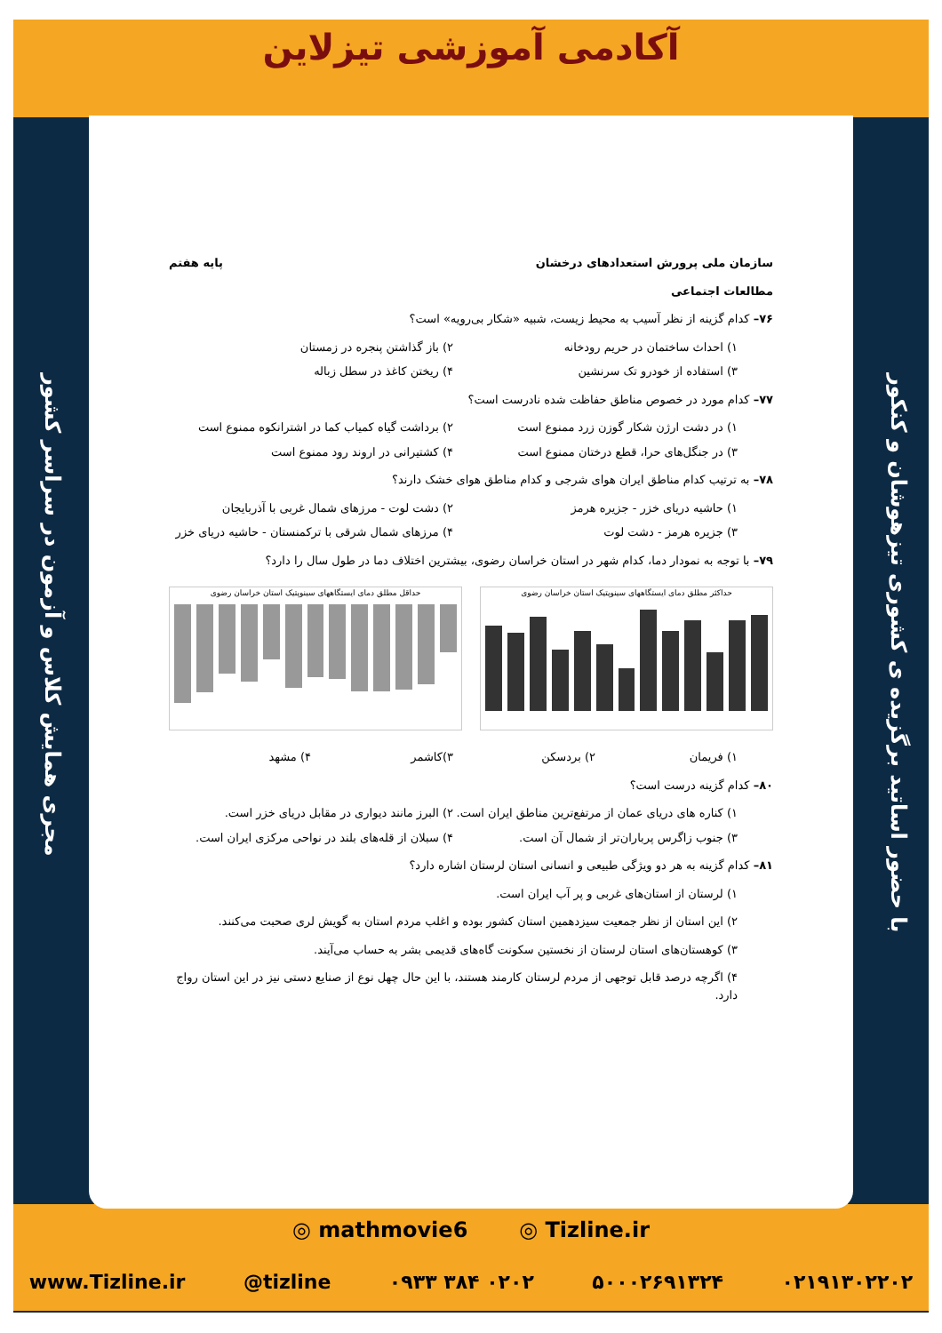با حضور اساتید برگزیده ی کشوری تیزهوشان و کنکور
مجری همایش کلاس و آزمون در سراسر کشور
آکادمی آموزشی تیزلاین
سازمان ملی پرورش استعدادهای درخشان پایه هفتم
مطالعات اجتماعی
۷۶– کدام گزینه از نظر آسیب به محیط زیست، شبیه «شکار بی‌رویه» است؟
۱) احداث ساختمان در حریم رودخانه ۲) باز گذاشتن پنجره در زمستان ۳) استفاده از خودرو تک سرنشین ۴) ریختن کاغذ در سطل زباله
۷۷– کدام مورد در خصوص مناطق حفاظت شده نادرست است؟
۱) در دشت ارژن شکار گوزن زرد ممنوع است ۲) برداشت گیاه کمیاب کما در اشترانکوه ممنوع است ۳) در جنگل‌های حرا، قطع درختان ممنوع است ۴) کشتیرانی در اروند رود ممنوع است
۷۸– به ترتیب کدام مناطق ایران هوای شرجی و کدام مناطق هوای خشک دارند؟
۱) حاشیه دریای خزر - جزیره هرمز ۲) دشت لوت - مرزهای شمال غربی با آذربایجان ۳) جزیره هرمز - دشت لوت ۴) مرزهای شمال شرقی با ترکمنستان - حاشیه دریای خزر
۷۹– با توجه به نمودار دما، کدام شهر در استان خراسان رضوی، بیشترین اختلاف دما در طول سال را دارد؟
حداکثر مطلق دمای ایستگاههای سینوپتیک استان خراسان رضوی
حداقل مطلق دمای ایستگاههای سینوپتیک استان خراسان رضوی
۱) فریمان ۲) بردسکن ۳)کاشمر ۴) مشهد
۸۰– کدام گزینه درست است؟
۱) کناره های دریای عمان از مرتفع‌ترین مناطق ایران است. ۲) البرز مانند دیواری در مقابل دریای خزر است. ۳) جنوب زاگرس پرباران‌تر از شمال آن است. ۴) سبلان از قله‌های بلند در نواحی مرکزی ایران است.
۸۱– کدام گزینه به هر دو ویژگی طبیعی و انسانی استان لرستان اشاره دارد؟
۱) لرستان از استان‌های غربی و پر آب ایران است.
۲) این استان از نظر جمعیت سیزدهمین استان کشور بوده و اغلب مردم استان به گویش لری صحبت می‌کنند.
۳) کوهستان‌های استان لرستان از نخستین سکونت گاه‌های قدیمی بشر به حساب می‌آیند.
۴) اگرچه درصد قابل توجهی از مردم لرستان کارمند هستند، با این حال چهل نوع از صنایع دستی نیز در این استان رواج دارد.
◎ mathmovie6 ◎ Tizline.ir
www.Tizline.ir @tizline ۰۹۳۳ ۳۸۴ ۰۲۰۲ ۵۰۰۰۲۶۹۱۳۲۴ ۰۲۱۹۱۳۰۲۲۰۲